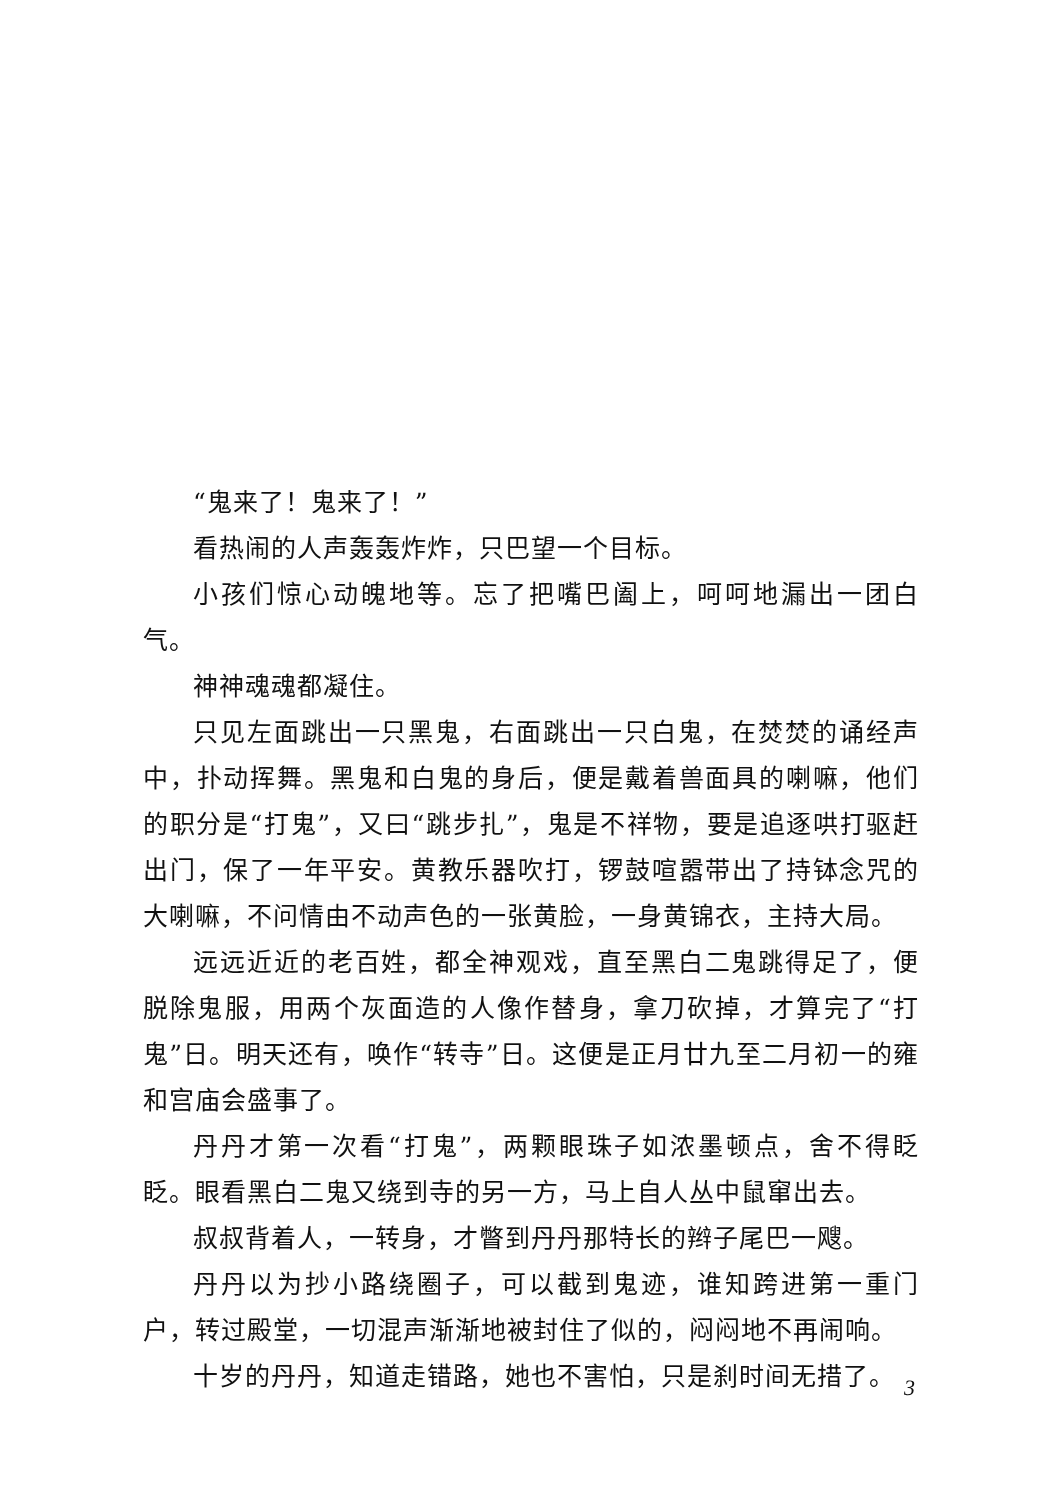“鬼来了！鬼来了！”
看热闹的人声轰轰炸炸，只巴望一个目标。
小孩们惊心动魄地等。忘了把嘴巴阖上，呵呵地漏出一团白气。
神神魂魂都凝住。
只见左面跳出一只黑鬼，右面跳出一只白鬼，在焚焚的诵经声中，扑动挥舞。黑鬼和白鬼的身后，便是戴着兽面具的喇嘛，他们的职分是“打鬼”，又曰“跳步扎”，鬼是不祥物，要是追逐哄打驱赶出门，保了一年平安。黄教乐器吹打，锣鼓喧嚣带出了持钵念咒的大喇嘛，不问情由不动声色的一张黄脸，一身黄锦衣，主持大局。
远远近近的老百姓，都全神观戏，直至黑白二鬼跳得足了，便脱除鬼服，用两个灰面造的人像作替身，拿刀砍掉，才算完了“打鬼”日。明天还有，唤作“转寺”日。这便是正月廿九至二月初一的雍和宫庙会盛事了。
丹丹才第一次看“打鬼”，两颗眼珠子如浓墨顿点，舍不得眨眨。眼看黑白二鬼又绕到寺的另一方，马上自人丛中鼠窜出去。
叔叔背着人，一转身，才瞥到丹丹那特长的辫子尾巴一飕。
丹丹以为抄小路绕圈子，可以截到鬼迹，谁知跨进第一重门户，转过殿堂，一切混声渐渐地被封住了似的，闷闷地不再闹响。
十岁的丹丹，知道走错路，她也不害怕，只是刹时间无措了。
3